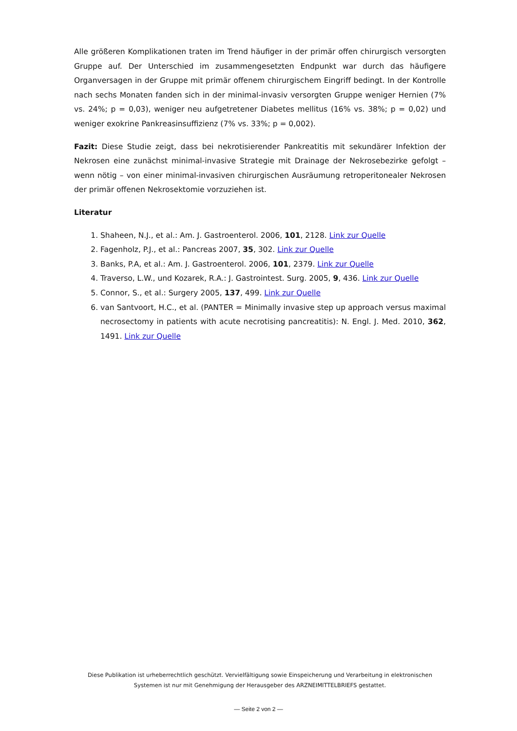Alle größeren Komplikationen traten im Trend häufiger in der primär offen chirurgisch versorgten Gruppe auf. Der Unterschied im zusammengesetzten Endpunkt war durch das häufigere Organversagen in der Gruppe mit primär offenem chirurgischem Eingriff bedingt. In der Kontrolle nach sechs Monaten fanden sich in der minimal-invasiv versorgten Gruppe weniger Hernien (7% vs. 24%; p = 0,03), weniger neu aufgetretener Diabetes mellitus (16% vs. 38%; p = 0,02) und weniger exokrine Pankreasinsuffizienz (7% vs. 33%; p = 0,002).
Fazit: Diese Studie zeigt, dass bei nekrotisierender Pankreatitis mit sekundärer Infektion der Nekrosen eine zunächst minimal-invasive Strategie mit Drainage der Nekrosebezirke gefolgt – wenn nötig – von einer minimal-invasiven chirurgischen Ausräumung retroperitonealer Nekrosen der primär offenen Nekrosektomie vorzuziehen ist.
Literatur
1. Shaheen, N.J., et al.: Am. J. Gastroenterol. 2006, 101, 2128. Link zur Quelle
2. Fagenholz, P.J., et al.: Pancreas 2007, 35, 302. Link zur Quelle
3. Banks, P.A, et al.: Am. J. Gastroenterol. 2006, 101, 2379. Link zur Quelle
4. Traverso, L.W., und Kozarek, R.A.: J. Gastrointest. Surg. 2005, 9, 436. Link zur Quelle
5. Connor, S., et al.: Surgery 2005, 137, 499. Link zur Quelle
6. van Santvoort, H.C., et al. (PANTER = Minimally invasive step up approach versus maximal necrosectomy in patients with acute necrotising pancreatitis): N. Engl. J. Med. 2010, 362, 1491. Link zur Quelle
Diese Publikation ist urheberrechtlich geschützt. Vervielfältigung sowie Einspeicherung und Verarbeitung in elektronischen Systemen ist nur mit Genehmigung der Herausgeber des ARZNEIMITTELBRIEFS gestattet.
— Seite 2 von 2 —